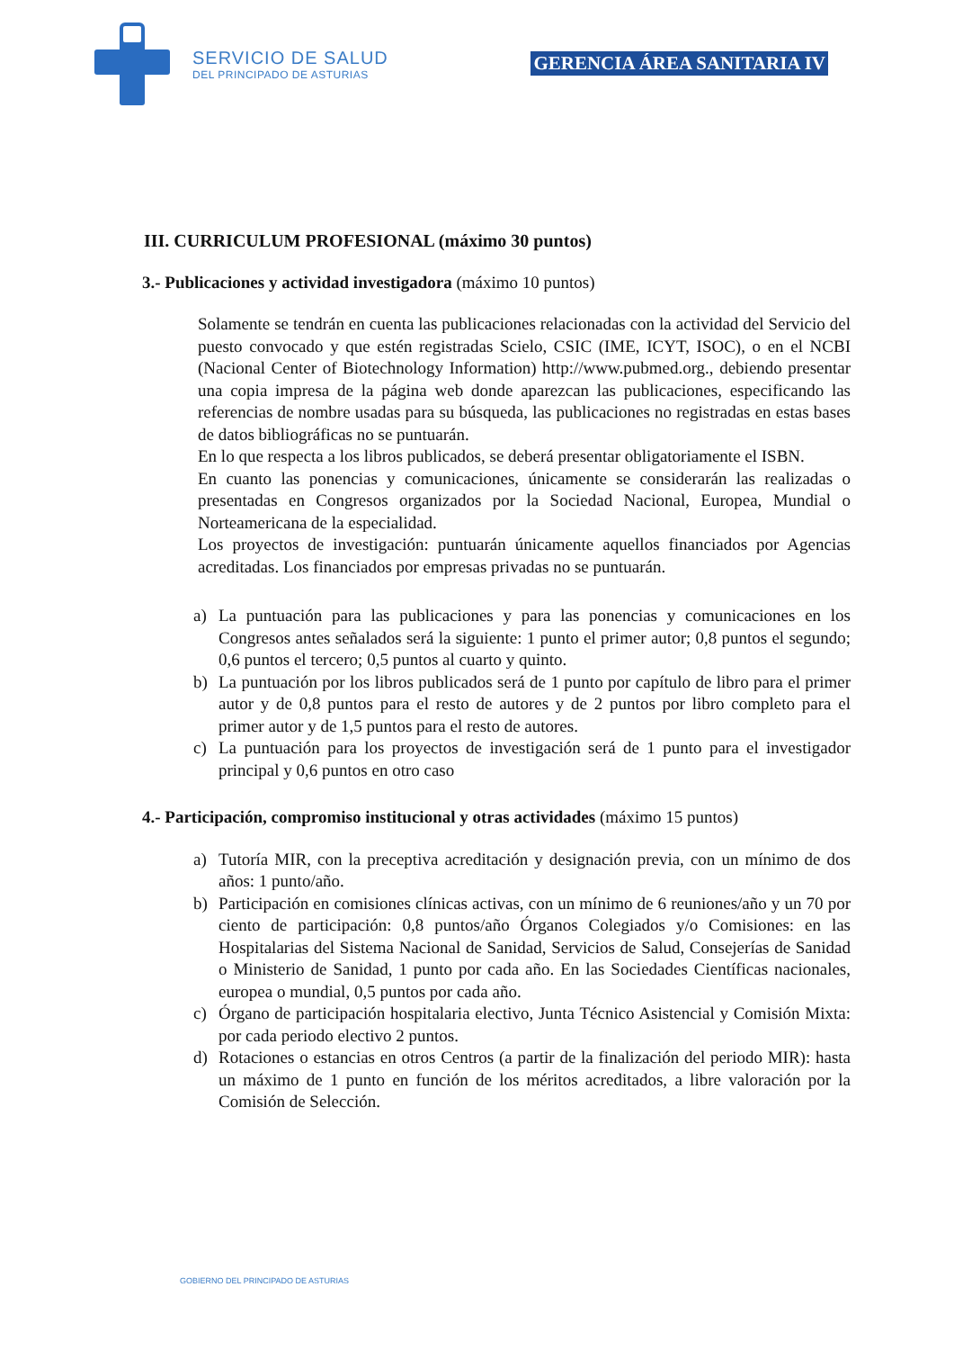SERVICIO DE SALUD
DEL PRINCIPADO DE ASTURIAS
GERENCIA ÁREA SANITARIA IV
III. CURRICULUM PROFESIONAL (máximo 30 puntos)
3.- Publicaciones y actividad investigadora (máximo 10 puntos)
Solamente se tendrán en cuenta las publicaciones relacionadas con la actividad del Servicio del puesto convocado y que estén registradas Scielo, CSIC (IME, ICYT, ISOC), o en el NCBI (Nacional Center of Biotechnology Information) http://www.pubmed.org., debiendo presentar una copia impresa de la página web donde aparezcan las publicaciones, especificando las referencias de nombre usadas para su búsqueda, las publicaciones no registradas en estas bases de datos bibliográficas no se puntuarán.
En lo que respecta a los libros publicados, se deberá presentar obligatoriamente el ISBN.
En cuanto las ponencias y comunicaciones, únicamente se considerarán las realizadas o presentadas en Congresos organizados por la Sociedad Nacional, Europea, Mundial o Norteamericana de la especialidad.
Los proyectos de investigación: puntuarán únicamente aquellos financiados por Agencias acreditadas. Los financiados por empresas privadas no se puntuarán.
a) La puntuación para las publicaciones y para las ponencias y comunicaciones en los Congresos antes señalados será la siguiente: 1 punto el primer autor; 0,8 puntos el segundo; 0,6 puntos el tercero; 0,5 puntos al cuarto y quinto.
b) La puntuación por los libros publicados será de 1 punto por capítulo de libro para el primer autor y de 0,8 puntos para el resto de autores y de 2 puntos por libro completo para el primer autor y de 1,5 puntos para el resto de autores.
c) La puntuación para los proyectos de investigación será de 1 punto para el investigador principal y 0,6 puntos en otro caso
4.- Participación, compromiso institucional y otras actividades (máximo 15 puntos)
a) Tutoría MIR, con la preceptiva acreditación y designación previa, con un mínimo de dos años: 1 punto/año.
b) Participación en comisiones clínicas activas, con un mínimo de 6 reuniones/año y un 70 por ciento de participación: 0,8 puntos/año Órganos Colegiados y/o Comisiones: en las Hospitalarias del Sistema Nacional de Sanidad, Servicios de Salud, Consejerías de Sanidad o Ministerio de Sanidad, 1 punto por cada año. En las Sociedades Científicas nacionales, europea o mundial, 0,5 puntos por cada año.
c) Órgano de participación hospitalaria electivo, Junta Técnico Asistencial y Comisión Mixta: por cada periodo electivo 2 puntos.
d) Rotaciones o estancias en otros Centros (a partir de la finalización del periodo MIR): hasta un máximo de 1 punto en función de los méritos acreditados, a libre valoración por la Comisión de Selección.
GOBIERNO DEL PRINCIPADO DE ASTURIAS